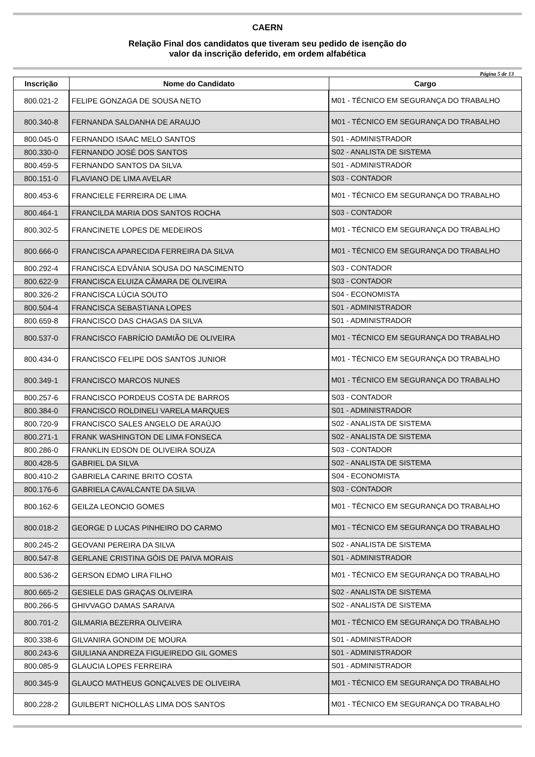CAERN
Relação Final dos candidatos que tiveram seu pedido de isenção do
valor da inscrição deferido, em ordem alfabética
Página 5 de 13
| Inscrição | Nome do Candidato | Cargo |
| --- | --- | --- |
| 800.021-2 | FELIPE GONZAGA DE SOUSA NETO | M01 - TÉCNICO EM SEGURANÇA DO TRABALHO |
| 800.340-8 | FERNANDA SALDANHA DE ARAUJO | M01 - TÉCNICO EM SEGURANÇA DO TRABALHO |
| 800.045-0 | FERNANDO ISAAC MELO SANTOS | S01 - ADMINISTRADOR |
| 800.330-0 | FERNANDO JOSÉ DOS SANTOS | S02 - ANALISTA DE SISTEMA |
| 800.459-5 | FERNANDO SANTOS DA SILVA | S01 - ADMINISTRADOR |
| 800.151-0 | FLAVIANO DE LIMA AVELAR | S03 - CONTADOR |
| 800.453-6 | FRANCIELE FERREIRA DE LIMA | M01 - TÉCNICO EM SEGURANÇA DO TRABALHO |
| 800.464-1 | FRANCILDA MARIA DOS SANTOS ROCHA | S03 - CONTADOR |
| 800.302-5 | FRANCINETE LOPES DE MEDEIROS | M01 - TÉCNICO EM SEGURANÇA DO TRABALHO |
| 800.666-0 | FRANCISCA APARECIDA FERREIRA DA SILVA | M01 - TÉCNICO EM SEGURANÇA DO TRABALHO |
| 800.292-4 | FRANCISCA EDVÂNIA SOUSA DO NASCIMENTO | S03 - CONTADOR |
| 800.622-9 | FRANCISCA ELUIZA CÂMARA DE OLIVEIRA | S03 - CONTADOR |
| 800.326-2 | FRANCISCA LÚCIA SOUTO | S04 - ECONOMISTA |
| 800.504-4 | FRANCISCA SEBASTIANA LOPES | S01 - ADMINISTRADOR |
| 800.659-8 | FRANCISCO DAS CHAGAS DA SILVA | S01 - ADMINISTRADOR |
| 800.537-0 | FRANCISCO FABRÍCIO DAMIÃO DE OLIVEIRA | M01 - TÉCNICO EM SEGURANÇA DO TRABALHO |
| 800.434-0 | FRANCISCO FELIPE DOS SANTOS JUNIOR | M01 - TÉCNICO EM SEGURANÇA DO TRABALHO |
| 800.349-1 | FRANCISCO MARCOS NUNES | M01 - TÉCNICO EM SEGURANÇA DO TRABALHO |
| 800.257-6 | FRANCISCO PORDEUS COSTA DE BARROS | S03 - CONTADOR |
| 800.384-0 | FRANCISCO ROLDINELI VARELA MARQUES | S01 - ADMINISTRADOR |
| 800.720-9 | FRANCISCO SALES ANGELO DE ARAÚJO | S02 - ANALISTA DE SISTEMA |
| 800.271-1 | FRANK WASHINGTON DE LIMA FONSECA | S02 - ANALISTA DE SISTEMA |
| 800.286-0 | FRANKLIN EDSON DE OLIVEIRA SOUZA | S03 - CONTADOR |
| 800.428-5 | GABRIEL DA SILVA | S02 - ANALISTA DE SISTEMA |
| 800.410-2 | GABRIELA CARINE BRITO COSTA | S04 - ECONOMISTA |
| 800.176-6 | GABRIELA CAVALCANTE DA SILVA | S03 - CONTADOR |
| 800.162-6 | GEILZA LEONCIO GOMES | M01 - TÉCNICO EM SEGURANÇA DO TRABALHO |
| 800.018-2 | GEORGE D LUCAS PINHEIRO DO CARMO | M01 - TÉCNICO EM SEGURANÇA DO TRABALHO |
| 800.245-2 | GEOVANI PEREIRA DA SILVA | S02 - ANALISTA DE SISTEMA |
| 800.547-8 | GERLANE CRISTINA GÓIS DE PAIVA MORAIS | S01 - ADMINISTRADOR |
| 800.536-2 | GERSON EDMO LIRA FILHO | M01 - TÉCNICO EM SEGURANÇA DO TRABALHO |
| 800.665-2 | GESIELE DAS GRAÇAS OLIVEIRA | S02 - ANALISTA DE SISTEMA |
| 800.266-5 | GHIVVAGO DAMAS SARAIVA | S02 - ANALISTA DE SISTEMA |
| 800.701-2 | GILMARIA BEZERRA OLIVEIRA | M01 - TÉCNICO EM SEGURANÇA DO TRABALHO |
| 800.338-6 | GILVANIRA GONDIM DE MOURA | S01 - ADMINISTRADOR |
| 800.243-6 | GIULIANA ANDREZA FIGUEIREDO GIL GOMES | S01 - ADMINISTRADOR |
| 800.085-9 | GLAUCIA LOPES FERREIRA | S01 - ADMINISTRADOR |
| 800.345-9 | GLAUCO MATHEUS GONÇALVES DE OLIVEIRA | M01 - TÉCNICO EM SEGURANÇA DO TRABALHO |
| 800.228-2 | GUILBERT NICHOLLAS LIMA DOS SANTOS | M01 - TÉCNICO EM SEGURANÇA DO TRABALHO |